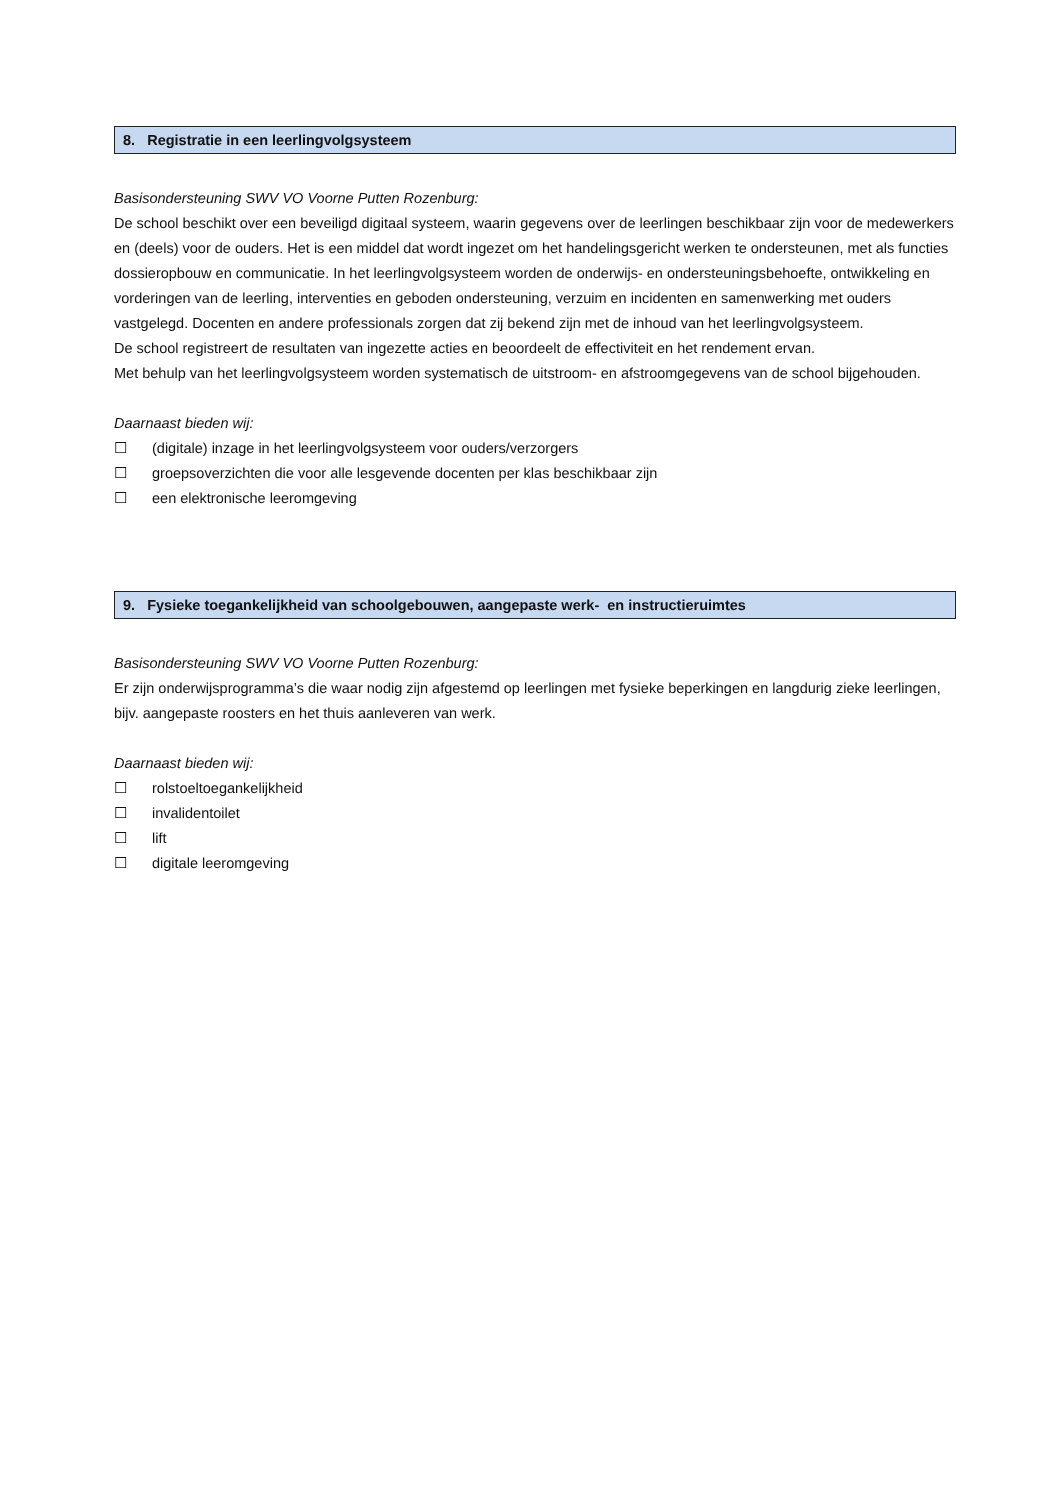8. Registratie in een leerlingvolgsysteem
Basisondersteuning SWV VO Voorne Putten Rozenburg:
De school beschikt over een beveiligd digitaal systeem, waarin gegevens over de leerlingen beschikbaar zijn voor de medewerkers en (deels) voor de ouders. Het is een middel dat wordt ingezet om het handelingsgericht werken te ondersteunen, met als functies dossieropbouw en communicatie. In het leerlingvolgsysteem worden de onderwijs- en ondersteuningsbehoefte, ontwikkeling en vorderingen van de leerling, interventies en geboden ondersteuning, verzuim en incidenten en samenwerking met ouders vastgelegd. Docenten en andere professionals zorgen dat zij bekend zijn met de inhoud van het leerlingvolgsysteem.
De school registreert de resultaten van ingezette acties en beoordeelt de effectiviteit en het rendement ervan.
Met behulp van het leerlingvolgsysteem worden systematisch de uitstroom- en afstroomgegevens van de school bijgehouden.
Daarnaast bieden wij:
☐ (digitale) inzage in het leerlingvolgsysteem voor ouders/verzorgers
☐ groepsoverzichten die voor alle lesgevende docenten per klas beschikbaar zijn
☐ een elektronische leeromgeving
9. Fysieke toegankelijkheid van schoolgebouwen, aangepaste werk- en instructieruimtes
Basisondersteuning SWV VO Voorne Putten Rozenburg:
Er zijn onderwijsprogramma’s die waar nodig zijn afgestemd op leerlingen met fysieke beperkingen en langdurig zieke leerlingen, bijv. aangepaste roosters en het thuis aanleveren van werk.
Daarnaast bieden wij:
☐ rolstoeltoegankelijkheid
☐ invalidentoilet
☐ lift
☐ digitale leeromgeving